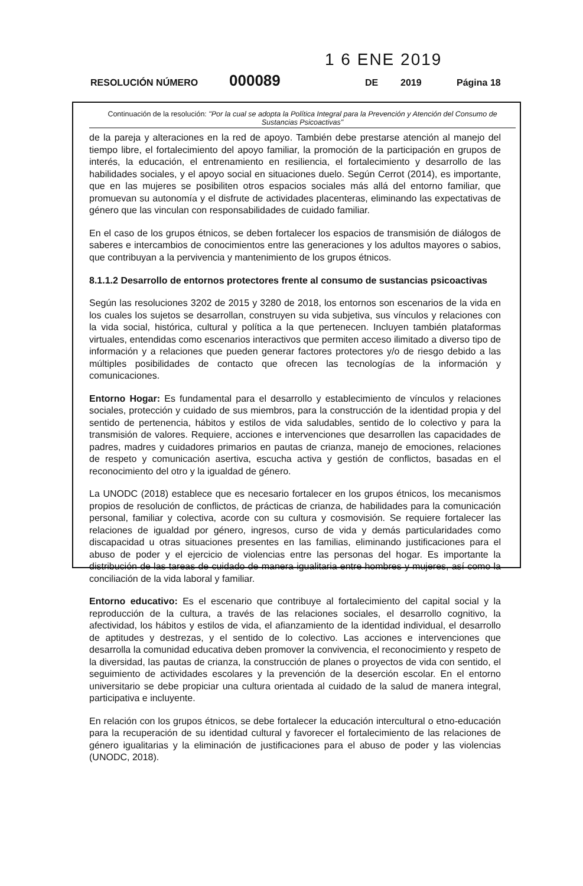1 6 ENE 2019
RESOLUCIÓN NÚMERO 000089 DE 2019 Página 18
Continuación de la resolución: "Por la cual se adopta la Política Integral para la Prevención y Atención del Consumo de Sustancias Psicoactivas"
de la pareja y alteraciones en la red de apoyo. También debe prestarse atención al manejo del tiempo libre, el fortalecimiento del apoyo familiar, la promoción de la participación en grupos de interés, la educación, el entrenamiento en resiliencia, el fortalecimiento y desarrollo de las habilidades sociales, y el apoyo social en situaciones duelo. Según Cerrot (2014), es importante, que en las mujeres se posibiliten otros espacios sociales más allá del entorno familiar, que promuevan su autonomía y el disfrute de actividades placenteras, eliminando las expectativas de género que las vinculan con responsabilidades de cuidado familiar.
En el caso de los grupos étnicos, se deben fortalecer los espacios de transmisión de diálogos de saberes e intercambios de conocimientos entre las generaciones y los adultos mayores o sabios, que contribuyan a la pervivencia y mantenimiento de los grupos étnicos.
8.1.1.2 Desarrollo de entornos protectores frente al consumo de sustancias psicoactivas
Según las resoluciones 3202 de 2015 y 3280 de 2018, los entornos son escenarios de la vida en los cuales los sujetos se desarrollan, construyen su vida subjetiva, sus vínculos y relaciones con la vida social, histórica, cultural y política a la que pertenecen. Incluyen también plataformas virtuales, entendidas como escenarios interactivos que permiten acceso ilimitado a diverso tipo de información y a relaciones que pueden generar factores protectores y/o de riesgo debido a las múltiples posibilidades de contacto que ofrecen las tecnologías de la información y comunicaciones.
Entorno Hogar: Es fundamental para el desarrollo y establecimiento de vínculos y relaciones sociales, protección y cuidado de sus miembros, para la construcción de la identidad propia y del sentido de pertenencia, hábitos y estilos de vida saludables, sentido de lo colectivo y para la transmisión de valores. Requiere, acciones e intervenciones que desarrollen las capacidades de padres, madres y cuidadores primarios en pautas de crianza, manejo de emociones, relaciones de respeto y comunicación asertiva, escucha activa y gestión de conflictos, basadas en el reconocimiento del otro y la igualdad de género.
La UNODC (2018) establece que es necesario fortalecer en los grupos étnicos, los mecanismos propios de resolución de conflictos, de prácticas de crianza, de habilidades para la comunicación personal, familiar y colectiva, acorde con su cultura y cosmovisión. Se requiere fortalecer las relaciones de igualdad por género, ingresos, curso de vida y demás particularidades como discapacidad u otras situaciones presentes en las familias, eliminando justificaciones para el abuso de poder y el ejercicio de violencias entre las personas del hogar. Es importante la distribución de las tareas de cuidado de manera igualitaria entre hombres y mujeres, así como la conciliación de la vida laboral y familiar.
Entorno educativo: Es el escenario que contribuye al fortalecimiento del capital social y la reproducción de la cultura, a través de las relaciones sociales, el desarrollo cognitivo, la afectividad, los hábitos y estilos de vida, el afianzamiento de la identidad individual, el desarrollo de aptitudes y destrezas, y el sentido de lo colectivo. Las acciones e intervenciones que desarrolla la comunidad educativa deben promover la convivencia, el reconocimiento y respeto de la diversidad, las pautas de crianza, la construcción de planes o proyectos de vida con sentido, el seguimiento de actividades escolares y la prevención de la deserción escolar. En el entorno universitario se debe propiciar una cultura orientada al cuidado de la salud de manera integral, participativa e incluyente.
En relación con los grupos étnicos, se debe fortalecer la educación intercultural o etno-educación para la recuperación de su identidad cultural y favorecer el fortalecimiento de las relaciones de género igualitarias y la eliminación de justificaciones para el abuso de poder y las violencias (UNODC, 2018).